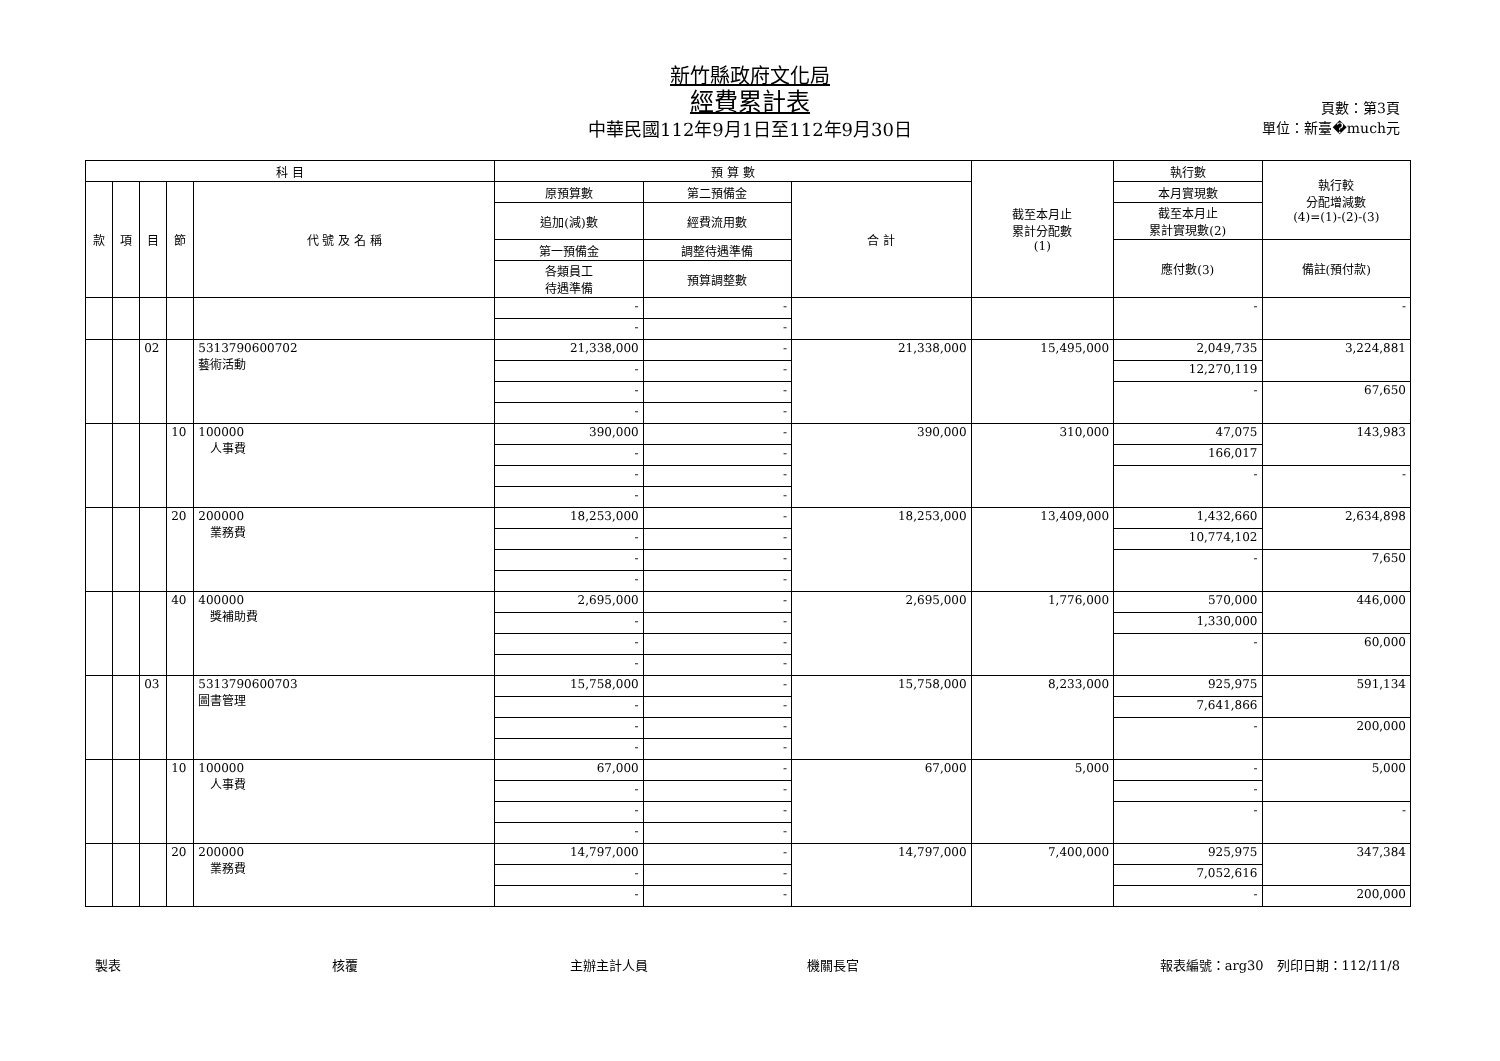新竹縣政府文化局
經費累計表
中華民國112年9月1日至112年9月30日
頁數：第3頁
單位：新臺�much元
| 科 目 | | | | | 預 算 數 | | | 截至本月止 累計分配數 (1) | 執行數 | 執行較 分配增減數 (4)=(1)-(2)-(3) |
| --- | --- | --- | --- | --- | --- | --- | --- | --- | --- | --- |
| 款 | 項 | 目 | 節 | 代 號 及 名 稱 | 原預算數 | 第二預備金 | 合 計 | | 本月實現數 | |
| | | | | | 追加(減)數 | 經費流用數 | | | 截至本月止 累計實現數(2) | |
| | | | | | 第一預備金 | 調整待遇準備 | | | 應付數(3) | 備註(預付款) |
| | | | | | 各類員工 待遇準備 | 預算調整數 | | | | |
| | | | | | - | - | | | - | - |
| | | | | | - | - | | | | |
| | | 02 | | 5313790600702 藝術活動 | 21,338,000 | - | 21,338,000 | 15,495,000 | 2,049,735 | 3,224,881 |
| | | | | | - | - | | | 12,270,119 | |
| | | | | | - | - | | | - | 67,650 |
| | | | | | - | - | | | | |
| | | | 10 | 100000 人事費 | 390,000 | - | 390,000 | 310,000 | 47,075 | 143,983 |
| | | | | | - | - | | | 166,017 | |
| | | | | | - | - | | | - | - |
| | | | | | - | - | | | | |
| | | | 20 | 200000 業務費 | 18,253,000 | - | 18,253,000 | 13,409,000 | 1,432,660 | 2,634,898 |
| | | | | | - | - | | | 10,774,102 | |
| | | | | | - | - | | | - | 7,650 |
| | | | | | - | - | | | | |
| | | | 40 | 400000 獎補助費 | 2,695,000 | - | 2,695,000 | 1,776,000 | 570,000 | 446,000 |
| | | | | | - | - | | | 1,330,000 | |
| | | | | | - | - | | | - | 60,000 |
| | | | | | - | - | | | | |
| | | 03 | | 5313790600703 圖書管理 | 15,758,000 | - | 15,758,000 | 8,233,000 | 925,975 | 591,134 |
| | | | | | - | - | | | 7,641,866 | |
| | | | | | - | - | | | - | 200,000 |
| | | | | | - | - | | | | |
| | | | 10 | 100000 人事費 | 67,000 | - | 67,000 | 5,000 | - | 5,000 |
| | | | | | - | - | | | - | |
| | | | | | - | - | | | - | - |
| | | | | | - | - | | | | |
| | | | 20 | 200000 業務費 | 14,797,000 | - | 14,797,000 | 7,400,000 | 925,975 | 347,384 |
| | | | | | - | - | | | 7,052,616 | |
| | | | | | - | - | | | - | 200,000 |
製表 核覆 主辦主計人員 機關長官 報表編號：arg30　列印日期：112/11/8